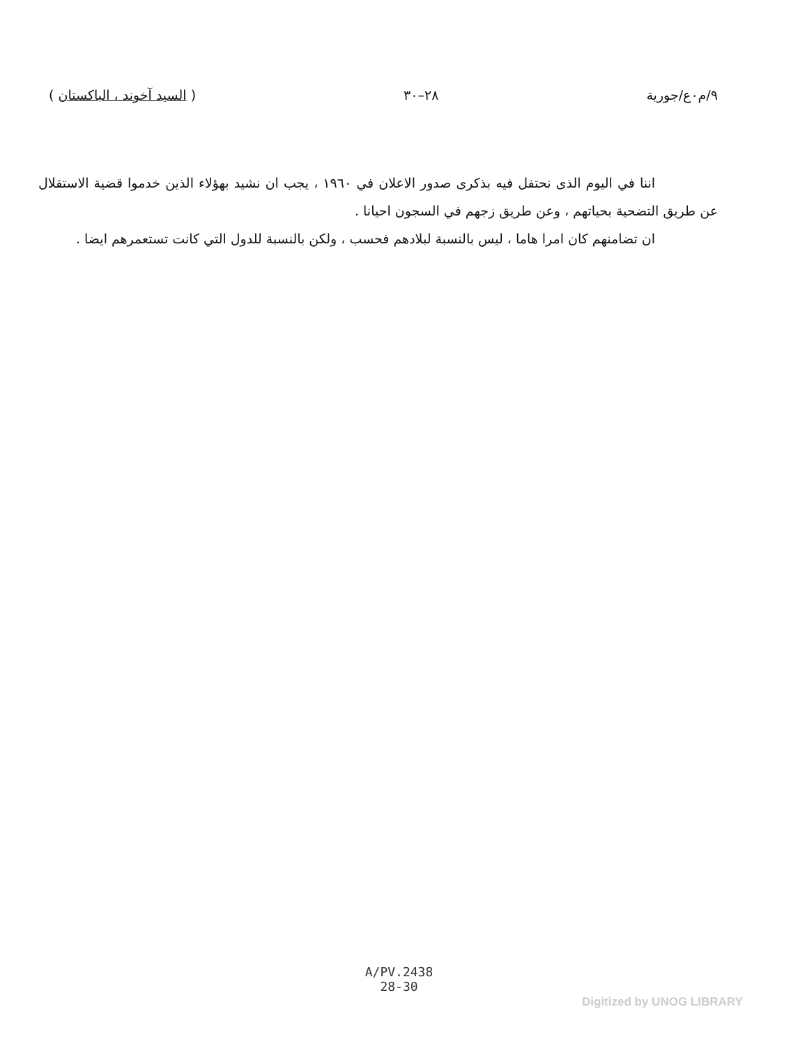٩/م٠ع/جورية ٢٨–٣٠ ( السيد آخوند ، الباكستان )
اننا في اليوم الذى نحتفل فيه بذكرى صدور الاعلان في ١٩٦٠ ، يجب ان نشيد بهؤلاء الذين خدموا قضية الاستقلال عن طريق التضحية بحياتهم ، وعن طريق زجهم في السجون احيانا .
ان تضامنهم كان امرا هاما ، ليس بالنسبة لبلادهم فحسب ، ولكن بالنسبة للدول التي كانت تستعمرهم ايضا .
A/PV.2438
28-30
Digitized by UNOG LIBRARY